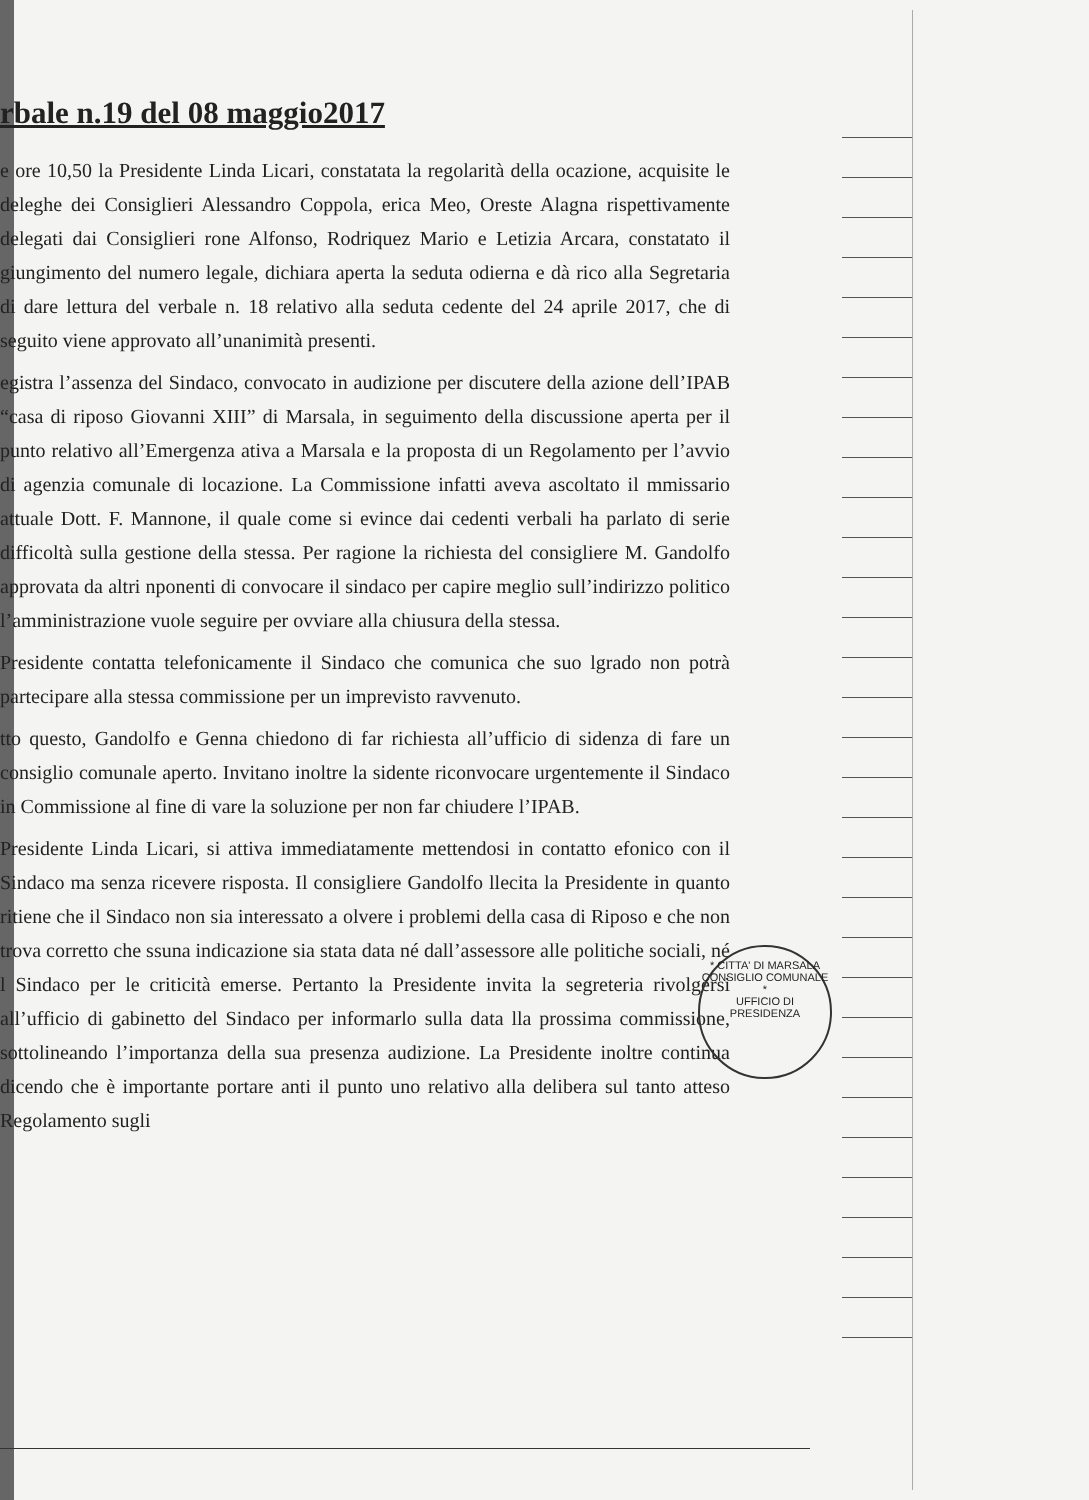rbale n.19 del 08 maggio2017
e ore 10,50 la Presidente Linda Licari, constatata la regolarità della ocazione, acquisite le deleghe dei Consiglieri Alessandro Coppola, erica Meo, Oreste Alagna rispettivamente delegati dai Consiglieri rone Alfonso, Rodriquez Mario e Letizia Arcara, constatato il giungimento del numero legale, dichiara aperta la seduta odierna e dà rico alla Segretaria di dare lettura del verbale n. 18 relativo alla seduta cedente del 24 aprile 2017, che di seguito viene approvato all’unanimità presenti.
egistra l’assenza del Sindaco, convocato in audizione per discutere della azione dell’IPAB “casa di riposo Giovanni XIII” di Marsala, in seguimento della discussione aperta per il punto relativo all’Emergenza ativa a Marsala e la proposta di un Regolamento per l’avvio di agenzia comunale di locazione. La Commissione infatti aveva ascoltato il mmissario attuale Dott. F. Mannone, il quale come si evince dai cedenti verbali ha parlato di serie difficoltà sulla gestione della stessa. Per ragione la richiesta del consigliere M. Gandolfo approvata da altri nponenti di convocare il sindaco per capire meglio sull’indirizzo politico l’amministrazione vuole seguire per ovviare alla chiusura della stessa.
Presidente contatta telefonicamente il Sindaco che comunica che suo lgrado non potrà partecipare alla stessa commissione per un imprevisto ravvenuto.
tto questo, Gandolfo e Genna chiedono di far richiesta all’ufficio di sidenza di fare un consiglio comunale aperto. Invitano inoltre la sidente riconvocare urgentemente il Sindaco in Commissione al fine di vare la soluzione per non far chiudere l’IPAB.
Presidente Linda Licari, si attiva immediatamente mettendosi in contatto efonico con il Sindaco ma senza ricevere risposta. Il consigliere Gandolfo llecita la Presidente in quanto ritiene che il Sindaco non sia interessato a olvere i problemi della casa di Riposo e che non trova corretto che ssuna indicazione sia stata data né dall’assessore alle politiche sociali, né l Sindaco per le criticità emerse. Pertanto la Presidente invita la segreteria rivolgersi all’ufficio di gabinetto del Sindaco per informarlo sulla data lla prossima commissione, sottolineando l’importanza della sua presenza audizione. La Presidente inoltre continua dicendo che è importante portare anti il punto uno relativo alla delibera sul tanto atteso Regolamento sugli
* CITTA' DI MARSALA
CONSIGLIO COMUNALE *
UFFICIO DI
PRESIDENZA